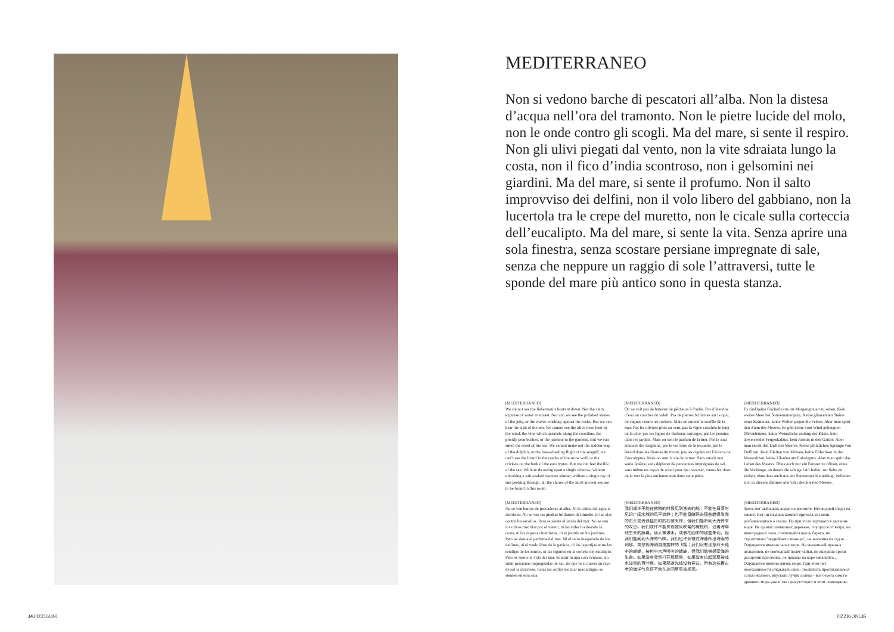MEDITERRANEO
Non si vedono barche di pescatori all’alba. Non la distesa d’acqua nell’ora del tramonto. Non le pietre lucide del molo, non le onde contro gli scogli. Ma del mare, si sente il respiro. Non gli ulivi piegati dal vento, non la vite sdraiata lungo la costa, non il fico d’india scontroso, non i gelsomini nei giardini. Ma del mare, si sente il profumo. Non il salto improvviso dei delfini, non il volo libero del gabbiano, non la lucertola tra le crepe del muretto, non le cicale sulla corteccia dell’eucalipto. Ma del mare, si sente la vita. Senza aprire una sola finestra, senza scostare persiane impregnate di sale, senza che neppure un raggio di sole l’attraversi, tutte le sponde del mare più antico sono in questa stanza.
[MEDITERRANEO]
We cannot see the fishermen’s boats at dawn. Nor the calm expanse of water at sunset. Nor can we see the polished stones of the jetty, or the waves crashing against the rocks. But we can hear the sigh of the sea. We cannot see the olive trees bent by the wind, the vine which unravels along the coastline, the prickly pear bushes, or the jasmine in the gardens. But we can smell the scent of the sea. We cannot make out the sudden leap of the dolphin, or the free-wheeling flight of the seagull; we can’t see the lizard in the cracks of the stone wall, or the crickets on the bark of the eucalyptus. But we can feel the life of the sea. Without throwing open a single window, without unbolting a salt-soaked wooden shutter, without a single ray of sun peeking through, all the shores of the most ancient sea are to be found in this room.
[MEDITERRANEO]
On ne voit pas de bateaux de pêcheurs à l’aube. Pas d’étendue d’eau au coucher du soleil. Pas de pierres brillantes sur le quai, de vagues contre les rochers. Mais on entend le souffle de la mer. Pas les oliviers pliés au vent, pas la vigne couchée le long de la côte, pas les figues de Barbarie sauvages, pas les jasmins dans les jardins. Mais on sent le parfum de la mer. Pas le saut soudain des dauphins, pas le vol libre de la mouette, pas le lézard dans les fissures du muret, pas les cigales sur l’écorce de l’eucalyptus. Mais on sent la vie de la mer. Sans ouvrir une seule fenêtre, sans déplacer de persiennes imprégnées de sel, sans même un rayon de soleil pour les traverser, toutes les rives de la mer la plus ancienne sont dans cette pièce.
[MEDITERRANEO]
Es sind keine Fischerboote im Morgengrauen zu sehen. Kein weites Meer bei Sonnenuntergang. Keine glänzenden Steine einer Kaimauer, keine Wellen gegen die Felsen. Aber man spürt den Atem des Meeres. Es gibt keine vom Wind gebeugten Olivenbäume, keine Weinstöcke entlang der Küste, kein abweisender Feigenkaktus, kein Jasmin in den Gärten. Aber man riecht den Duft des Meeres. Keine plötzlichen Sprünge von Delfinen. Kein Gleiten von Möwen, keine Eidechsen in den Mauerritzen, keine Zikaden am Eukalyptus. Aber man spürt das Leben des Meeres. Ohne auch nur ein Fenster zu öffnen, ohne die Vorhänge, an denen die salzige Luft haftet, zur Seite zu ziehen, ohne dass auch nur ein Sonnenstrahl eindringt, befinden sich in diesem Zimmer alle Ufer des ältesten Meeres.
[MEDITERRANEO]
No se ven barcas de pescadores al alba. Ni la calma del agua al atardecer. No se ven las piedras brillantes del muelle, ni las olas contra los escollos. Pero se siente el latido del mar. No se ven los olivos mecidos por el viento, ni las vides bordeando la costa, ni las ásperas chumberas, ni el jazmín en los jardines. Pero se siente el perfume del mar. Ni el salto inesperado de los delfines, ni el vuelo libre de la gaviota, ni las lagartijas entre las rendijas de los muros, ni las cigarras en la corteza del eucalipto. Pero se siente la vida del mar. Si abrir ni una sola ventana, sin subir persianas impregnadas de sal, sin que ni si quiera un rayo de sol la atraviese, todas las orillas del mar más antiguo se sienten en esta sala.
[MEDITERRANEO]
我们或许不能在拂晓的时候见到渔夫的船；不能在日落时见识广阔水域的风平浪静；也不能目睹码头那些磨得发亮的石头或海浪猛击时的石破天惊，但我们能听到大海传来的叹息。我们或许不能发现被风吹弯的橄榄树，沿着海岸线生长的藤蔓，仙人掌灌木，或者花园中的那些茉莉，但我们能闻到大海的气味。我们也许会错过海豚跃出海面的刹那，或忽视海鸥自由旋转的飞翔；我们没有注意石头缝中的蜥蜴，桉树中大声鸣叫的蟋蟀，但我们能够感受海的生命。如果没有突然打开那扇窗，如果没有拉起那扇被咸水浸湿的百叶窗，如果那道光线没有穿过，所有这些最古老的海洋气息将不会在这间房里被发现。
[MEDITERRANEO]
Здесь нет рыбацких лодок на рассвете. Нет водной глади на закате. Нет ни гладких камней причала, ни волн, разбивающихся о скалы. Но при этом ощущается дыхание моря. Не аромат оливковых деревьев, гнущихся от ветра, не виноградной лозы, стелющейся вдоль берега, не строптивого "индийского инжира", не жасмина из садов... Ощущается именно запах моря. Не внезапный прыжок дельфинов, не свободный полёт чайки, не ящерица среди расщелин простенка, не цикады на коре эвкалипта... Ощущается именно жизнь моря. При этом нет необходимости открывать окна, отодвигать пропитавшиеся солью жалюзи, впускать лучик солнца - все берега самого древнего моря уже и так присутствуют в этом помещении.
34.PIZZIGONI PIZZIGONI.35